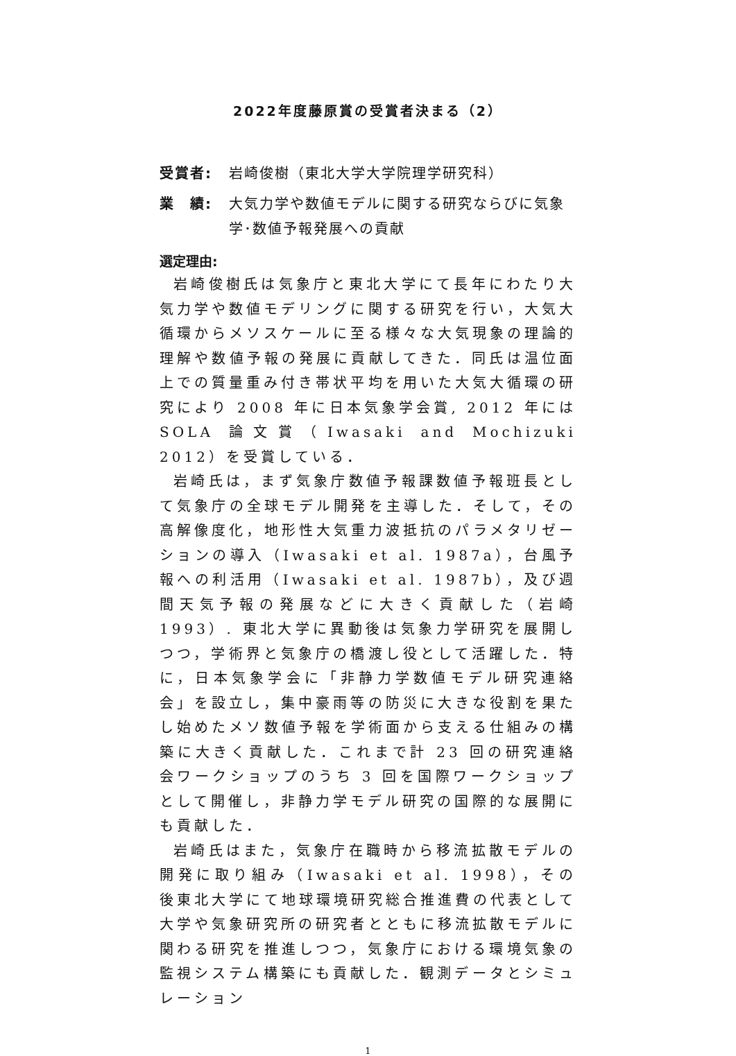2022年度藤原賞の受賞者決まる（2）
受賞者: 岩崎俊樹（東北大学大学院理学研究科）
業　績: 大気力学や数値モデルに関する研究ならびに気象学･数値予報発展への貢献
選定理由:
岩崎俊樹氏は気象庁と東北大学にて長年にわたり大気力学や数値モデリングに関する研究を行い，大気大循環からメソスケールに至る様々な大気現象の理論的理解や数値予報の発展に貢献してきた．同氏は温位面上での質量重み付き帯状平均を用いた大気大循環の研究により 2008 年に日本気象学会賞, 2012 年には SOLA 論文賞（Iwasaki and Mochizuki 2012）を受賞している．
岩崎氏は，まず気象庁数値予報課数値予報班長として気象庁の全球モデル開発を主導した．そして，その高解像度化，地形性大気重力波抵抗のパラメタリゼーションの導入（Iwasaki et al. 1987a），台風予報への利活用（Iwasaki et al. 1987b），及び週間天気予報の発展などに大きく貢献した（岩崎 1993）. 東北大学に異動後は気象力学研究を展開しつつ，学術界と気象庁の橋渡し役として活躍した．特に，日本気象学会に「非静力学数値モデル研究連絡会」を設立し，集中豪雨等の防災に大きな役割を果たし始めたメソ数値予報を学術面から支える仕組みの構築に大きく貢献した．これまで計 23 回の研究連絡会ワークショップのうち 3 回を国際ワークショップとして開催し，非静力学モデル研究の国際的な展開にも貢献した．
岩崎氏はまた，気象庁在職時から移流拡散モデルの開発に取り組み（Iwasaki et al. 1998），その後東北大学にて地球環境研究総合推進費の代表として大学や気象研究所の研究者とともに移流拡散モデルに関わる研究を推進しつつ，気象庁における環境気象の監視システム構築にも貢献した．観測データとシミュレーション
1